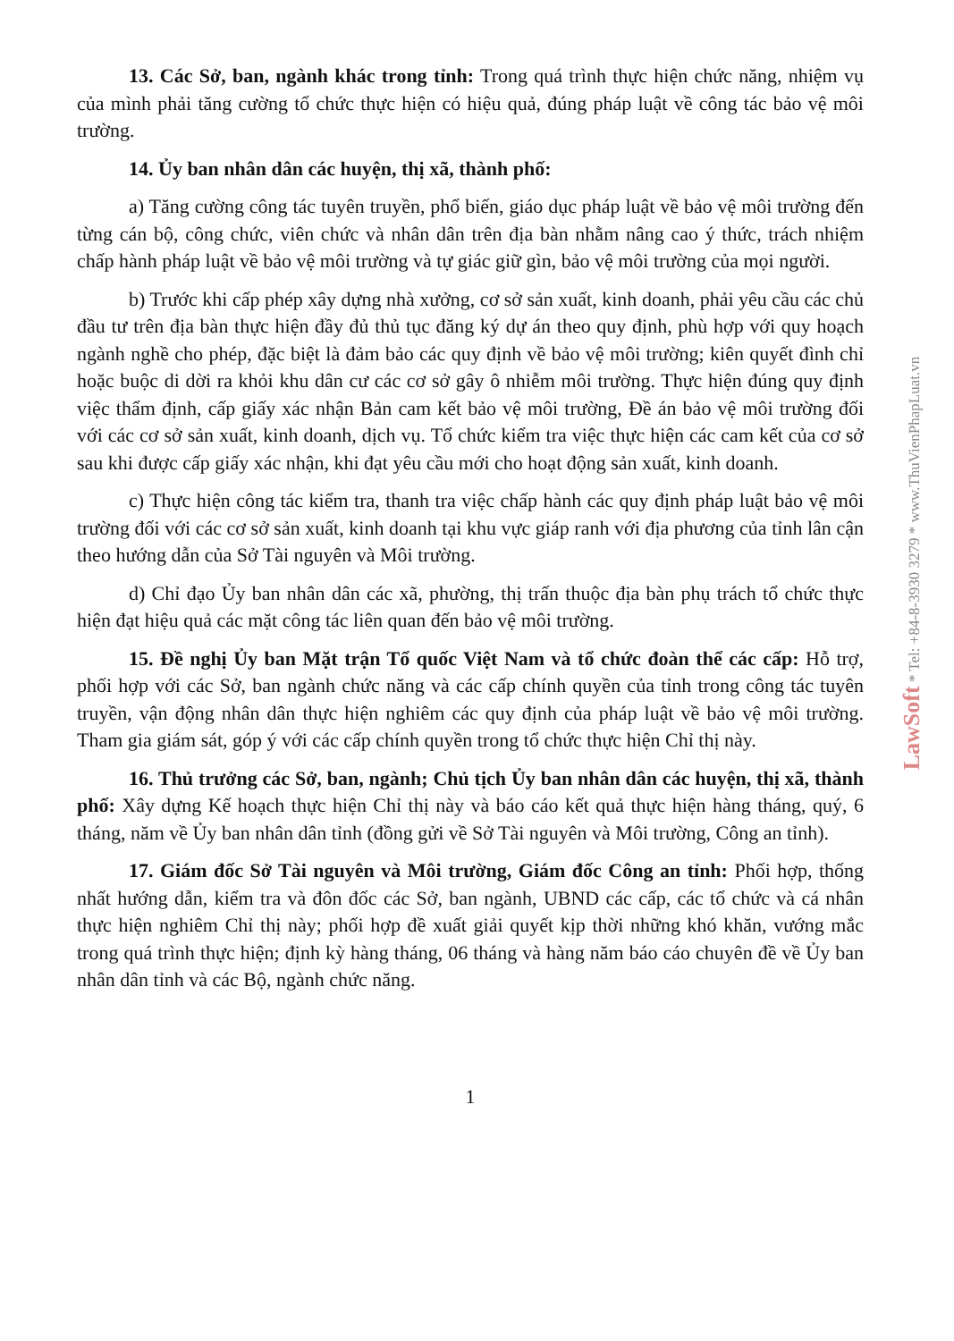13. Các Sở, ban, ngành khác trong tỉnh: Trong quá trình thực hiện chức năng, nhiệm vụ của mình phải tăng cường tổ chức thực hiện có hiệu quả, đúng pháp luật về công tác bảo vệ môi trường.
14. Ủy ban nhân dân các huyện, thị xã, thành phố:
a) Tăng cường công tác tuyên truyền, phổ biến, giáo dục pháp luật về bảo vệ môi trường đến từng cán bộ, công chức, viên chức và nhân dân trên địa bàn nhằm nâng cao ý thức, trách nhiệm chấp hành pháp luật về bảo vệ môi trường và tự giác giữ gìn, bảo vệ môi trường của mọi người.
b) Trước khi cấp phép xây dựng nhà xưởng, cơ sở sản xuất, kinh doanh, phải yêu cầu các chủ đầu tư trên địa bàn thực hiện đầy đủ thủ tục đăng ký dự án theo quy định, phù hợp với quy hoạch ngành nghề cho phép, đặc biệt là đảm bảo các quy định về bảo vệ môi trường; kiên quyết đình chỉ hoặc buộc di dời ra khỏi khu dân cư các cơ sở gây ô nhiễm môi trường. Thực hiện đúng quy định việc thẩm định, cấp giấy xác nhận Bản cam kết bảo vệ môi trường, Đề án bảo vệ môi trường đối với các cơ sở sản xuất, kinh doanh, dịch vụ. Tổ chức kiểm tra việc thực hiện các cam kết của cơ sở sau khi được cấp giấy xác nhận, khi đạt yêu cầu mới cho hoạt động sản xuất, kinh doanh.
c) Thực hiện công tác kiểm tra, thanh tra việc chấp hành các quy định pháp luật bảo vệ môi trường đối với các cơ sở sản xuất, kinh doanh tại khu vực giáp ranh với địa phương của tỉnh lân cận theo hướng dẫn của Sở Tài nguyên và Môi trường.
d) Chỉ đạo Ủy ban nhân dân các xã, phường, thị trấn thuộc địa bàn phụ trách tổ chức thực hiện đạt hiệu quả các mặt công tác liên quan đến bảo vệ môi trường.
15. Đề nghị Ủy ban Mặt trận Tổ quốc Việt Nam và tổ chức đoàn thể các cấp: Hỗ trợ, phối hợp với các Sở, ban ngành chức năng và các cấp chính quyền của tỉnh trong công tác tuyên truyền, vận động nhân dân thực hiện nghiêm các quy định của pháp luật về bảo vệ môi trường. Tham gia giám sát, góp ý với các cấp chính quyền trong tổ chức thực hiện Chỉ thị này.
16. Thủ trưởng các Sở, ban, ngành; Chủ tịch Ủy ban nhân dân các huyện, thị xã, thành phố: Xây dựng Kế hoạch thực hiện Chỉ thị này và báo cáo kết quả thực hiện hàng tháng, quý, 6 tháng, năm về Ủy ban nhân dân tỉnh (đồng gửi về Sở Tài nguyên và Môi trường, Công an tỉnh).
17. Giám đốc Sở Tài nguyên và Môi trường, Giám đốc Công an tỉnh: Phối hợp, thống nhất hướng dẫn, kiểm tra và đôn đốc các Sở, ban ngành, UBND các cấp, các tổ chức và cá nhân thực hiện nghiêm Chỉ thị này; phối hợp đề xuất giải quyết kịp thời những khó khăn, vướng mắc trong quá trình thực hiện; định kỳ hàng tháng, 06 tháng và hàng năm báo cáo chuyên đề về Ủy ban nhân dân tỉnh và các Bộ, ngành chức năng.
1
LawSoft * Tel: +84-8-3930 3279 * www.ThuVienPhapLuat.vn